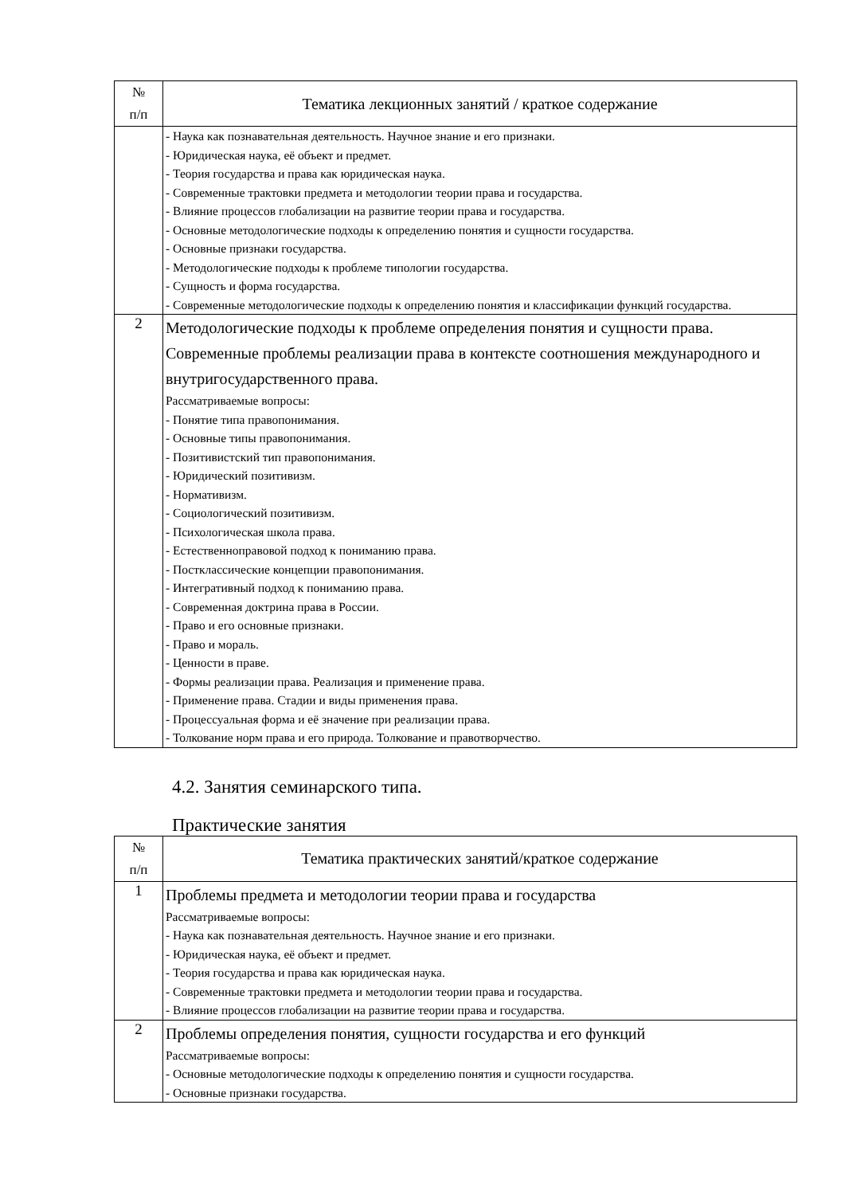| № п/п | Тематика лекционных занятий / краткое содержание |
| --- | --- |
| | - Наука как познавательная деятельность. Научное знание и его признаки. - Юридическая наука, её объект и предмет. - Теория государства и права как юридическая наука. - Современные трактовки предмета и методологии теории права и государства. - Влияние процессов глобализации на развитие теории права и государства. - Основные методологические подходы к определению понятия и сущности государства. - Основные признаки государства. - Методологические подходы к проблеме типологии государства. - Сущность и форма государства. - Современные методологические подходы к определению понятия и классификации функций государства. |
| 2 | Методологические подходы к проблеме определения понятия и сущности права. Современные проблемы реализации права в контексте соотношения международного и внутригосударственного права. Рассматриваемые вопросы: - Понятие типа правопонимания. - Основные типы правопонимания. - Позитивистский тип правопонимания. - Юридический позитивизм. - Нормативизм. - Социологический позитивизм. - Психологическая школа права. - Естественноправовой подход к пониманию права. - Постклассические концепции правопонимания. - Интегративный подход к пониманию права. - Современная доктрина права в России. - Право и его основные признаки. - Право и мораль. - Ценности в праве. - Формы реализации права. Реализация и применение права. - Применение права. Стадии и виды применения права. - Процессуальная форма и её значение при реализации права. - Толкование норм права и его природа. Толкование и правотворчество. |
4.2. Занятия семинарского типа.
Практические занятия
| № п/п | Тематика практических занятий/краткое содержание |
| --- | --- |
| 1 | Проблемы предмета и методологии теории права и государства Рассматриваемые вопросы: - Наука как познавательная деятельность. Научное знание и его признаки. - Юридическая наука, её объект и предмет. - Теория государства и права как юридическая наука. - Современные трактовки предмета и методологии теории права и государства. - Влияние процессов глобализации на развитие теории права и государства. |
| 2 | Проблемы определения понятия, сущности государства и его функций Рассматриваемые вопросы: - Основные методологические подходы к определению понятия и сущности государства. - Основные признаки государства. |